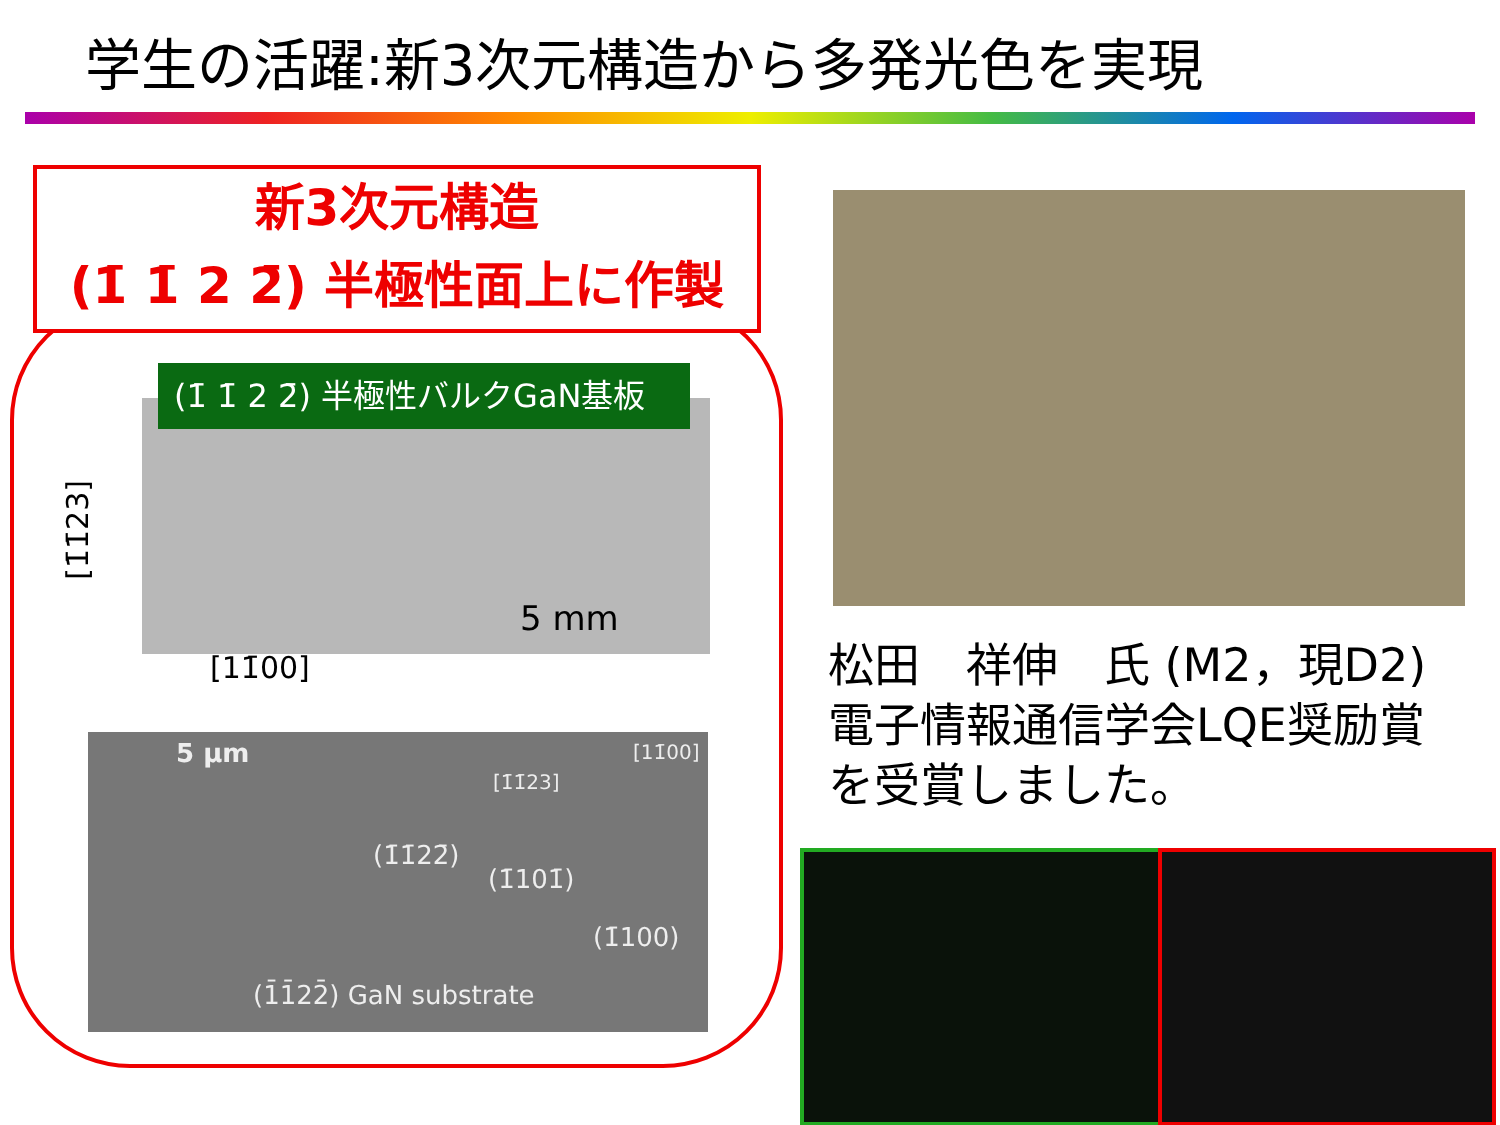学生の活躍:新3次元構造から多発光色を実現
新3次元構造
(1̄ 1̄ 2 2̄) 半極性面上に作製
(1̄ 1̄ 2 2̄) 半極性バルクGaN基板
[1̄1̄23]
5 mm
[11̄00]
5 µm [11̄00]
[1̄1̄23]
(1̄1̄22̄)
(1̄101̄)
(1̄100)
(1̄1̄22̄) GaN substrate
松田　祥伸　氏 (M2，現D2)
電子情報通信学会LQE奨励賞
を受賞しました。